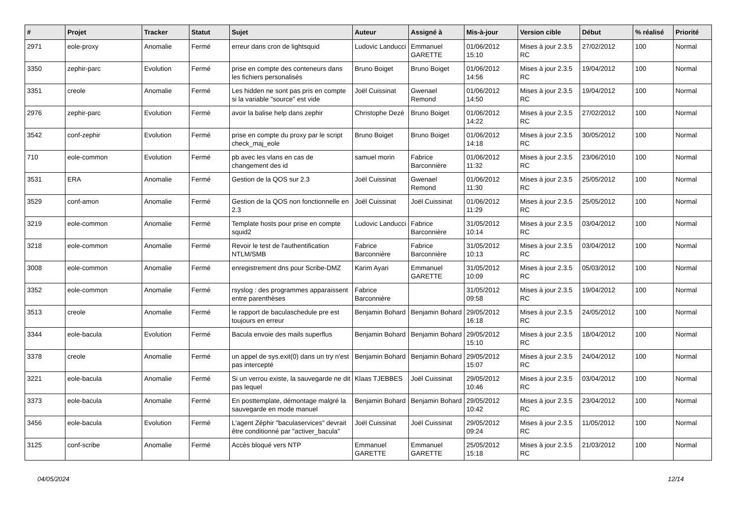| # | Projet | Tracker | Statut | Sujet | Auteur | Assigné à | Mis-à-jour | Version cible | Début | % réalisé | Priorité |
| --- | --- | --- | --- | --- | --- | --- | --- | --- | --- | --- | --- |
| 2971 | eole-proxy | Anomalie | Fermé | erreur dans cron de lightsquid | Ludovic Landucci | Emmanuel GARETTE | 01/06/2012 15:10 | Mises à jour 2.3.5 RC | 27/02/2012 | 100 | Normal |
| 3350 | zephir-parc | Evolution | Fermé | prise en compte des conteneurs dans les fichiers personalisés | Bruno Boiget | Bruno Boiget | 01/06/2012 14:56 | Mises à jour 2.3.5 RC | 19/04/2012 | 100 | Normal |
| 3351 | creole | Anomalie | Fermé | Les hidden ne sont pas pris en compte si la variable "source" est vide | Joël Cuissinat | Gwenael Remond | 01/06/2012 14:50 | Mises à jour 2.3.5 RC | 19/04/2012 | 100 | Normal |
| 2976 | zephir-parc | Evolution | Fermé | avoir la balise help dans zephir | Christophe Dezé | Bruno Boiget | 01/06/2012 14:22 | Mises à jour 2.3.5 RC | 27/02/2012 | 100 | Normal |
| 3542 | conf-zephir | Evolution | Fermé | prise en compte du proxy par le script check_maj_eole | Bruno Boiget | Bruno Boiget | 01/06/2012 14:18 | Mises à jour 2.3.5 RC | 30/05/2012 | 100 | Normal |
| 710 | eole-common | Evolution | Fermé | pb avec les vlans en cas de changement des id | samuel morin | Fabrice Barconnière | 01/06/2012 11:32 | Mises à jour 2.3.5 RC | 23/06/2010 | 100 | Normal |
| 3531 | ERA | Anomalie | Fermé | Gestion de la QOS sur 2.3 | Joël Cuissinat | Gwenael Remond | 01/06/2012 11:30 | Mises à jour 2.3.5 RC | 25/05/2012 | 100 | Normal |
| 3529 | conf-amon | Anomalie | Fermé | Gestion de la QOS non fonctionnelle en 2.3 | Joël Cuissinat | Joël Cuissinat | 01/06/2012 11:29 | Mises à jour 2.3.5 RC | 25/05/2012 | 100 | Normal |
| 3219 | eole-common | Anomalie | Fermé | Template hosts pour prise en compte squid2 | Ludovic Landucci | Fabrice Barconnière | 31/05/2012 10:14 | Mises à jour 2.3.5 RC | 03/04/2012 | 100 | Normal |
| 3218 | eole-common | Anomalie | Fermé | Revoir le test de l'authentification NTLM/SMB | Fabrice Barconnière | Fabrice Barconnière | 31/05/2012 10:13 | Mises à jour 2.3.5 RC | 03/04/2012 | 100 | Normal |
| 3008 | eole-common | Anomalie | Fermé | enregistrement dns pour Scribe-DMZ | Karim Ayari | Emmanuel GARETTE | 31/05/2012 10:09 | Mises à jour 2.3.5 RC | 05/03/2012 | 100 | Normal |
| 3352 | eole-common | Anomalie | Fermé | rsyslog : des programmes apparaissent entre parenthèses | Fabrice Barconnière | | 31/05/2012 09:58 | Mises à jour 2.3.5 RC | 19/04/2012 | 100 | Normal |
| 3513 | creole | Anomalie | Fermé | le rapport de baculaschedule pre est toujours en erreur | Benjamin Bohard | Benjamin Bohard | 29/05/2012 16:18 | Mises à jour 2.3.5 RC | 24/05/2012 | 100 | Normal |
| 3344 | eole-bacula | Evolution | Fermé | Bacula envoie des mails superflus | Benjamin Bohard | Benjamin Bohard | 29/05/2012 15:10 | Mises à jour 2.3.5 RC | 18/04/2012 | 100 | Normal |
| 3378 | creole | Anomalie | Fermé | un appel de sys.exit(0) dans un try n'est pas intercepté | Benjamin Bohard | Benjamin Bohard | 29/05/2012 15:07 | Mises à jour 2.3.5 RC | 24/04/2012 | 100 | Normal |
| 3221 | eole-bacula | Anomalie | Fermé | Si un verrou existe, la sauvegarde ne dit pas lequel | Klaas TJEBBES | Joël Cuissinat | 29/05/2012 10:46 | Mises à jour 2.3.5 RC | 03/04/2012 | 100 | Normal |
| 3373 | eole-bacula | Anomalie | Fermé | En posttemplate, démontage malgré la sauvegarde en mode manuel | Benjamin Bohard | Benjamin Bohard | 29/05/2012 10:42 | Mises à jour 2.3.5 RC | 23/04/2012 | 100 | Normal |
| 3456 | eole-bacula | Evolution | Fermé | L'agent Zéphir "baculaservices" devrait être conditionné par "activer_bacula" | Joël Cuissinat | Joël Cuissinat | 29/05/2012 09:24 | Mises à jour 2.3.5 RC | 11/05/2012 | 100 | Normal |
| 3125 | conf-scribe | Anomalie | Fermé | Accès bloqué vers NTP | Emmanuel GARETTE | Emmanuel GARETTE | 25/05/2012 15:18 | Mises à jour 2.3.5 RC | 21/03/2012 | 100 | Normal |
04/05/2024 12/14